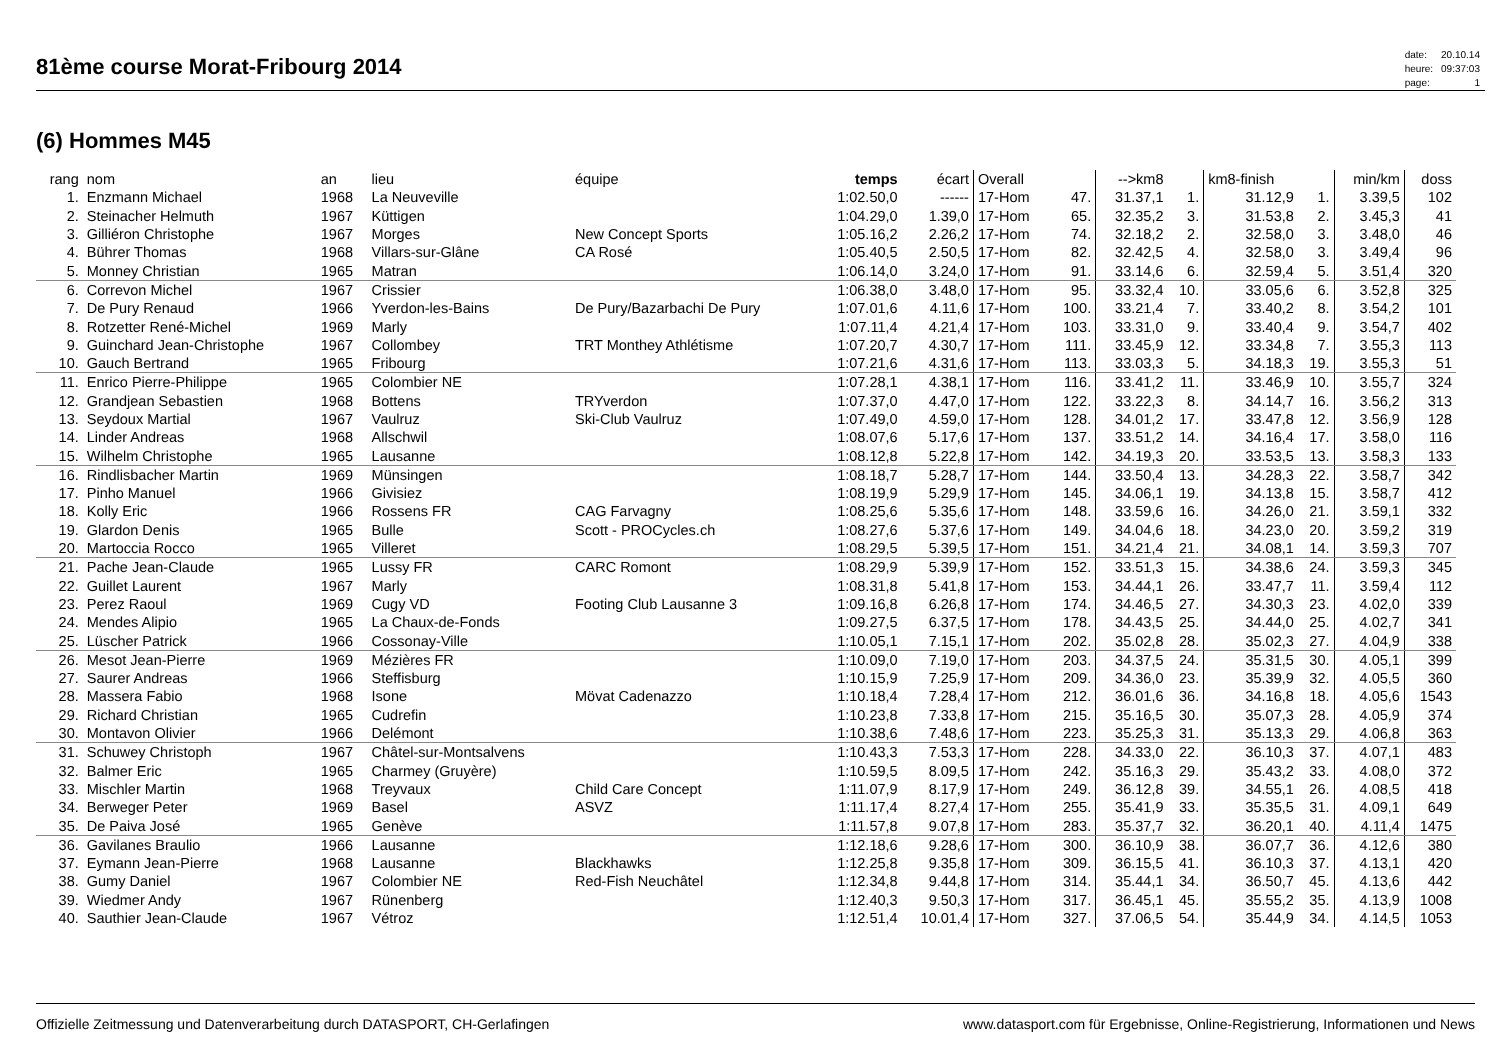81ème course Morat-Fribourg 2014
| date: | 20.10.14 |
| heure: | 09:37:03 |
| page: | 1 |
(6) Hommes M45
| rang | nom | an | lieu | équipe | temps | écart | Overall | | -->km8 | | km8-finish | | min/km | doss |
| --- | --- | --- | --- | --- | --- | --- | --- | --- | --- | --- | --- | --- | --- | --- |
| 1. | Enzmann Michael | 1968 | La Neuveville | | 1:02.50,0 | ------ | 17-Hom | 47. | 31.37,1 | 1. | 31.12,9 | 1. | 3.39,5 | 102 |
| 2. | Steinacher Helmuth | 1967 | Küttigen | | 1:04.29,0 | 1.39,0 | 17-Hom | 65. | 32.35,2 | 3. | 31.53,8 | 2. | 3.45,3 | 41 |
| 3. | Gilliéron Christophe | 1967 | Morges | New Concept Sports | 1:05.16,2 | 2.26,2 | 17-Hom | 74. | 32.18,2 | 2. | 32.58,0 | 3. | 3.48,0 | 46 |
| 4. | Bührer Thomas | 1968 | Villars-sur-Glâne | CA Rosé | 1:05.40,5 | 2.50,5 | 17-Hom | 82. | 32.42,5 | 4. | 32.58,0 | 3. | 3.49,4 | 96 |
| 5. | Monney Christian | 1965 | Matran | | 1:06.14,0 | 3.24,0 | 17-Hom | 91. | 33.14,6 | 6. | 32.59,4 | 5. | 3.51,4 | 320 |
| 6. | Correvon Michel | 1967 | Crissier | | 1:06.38,0 | 3.48,0 | 17-Hom | 95. | 33.32,4 | 10. | 33.05,6 | 6. | 3.52,8 | 325 |
| 7. | De Pury Renaud | 1966 | Yverdon-les-Bains | De Pury/Bazarbachi De Pury | 1:07.01,6 | 4.11,6 | 17-Hom | 100. | 33.21,4 | 7. | 33.40,2 | 8. | 3.54,2 | 101 |
| 8. | Rotzetter René-Michel | 1969 | Marly | | 1:07.11,4 | 4.21,4 | 17-Hom | 103. | 33.31,0 | 9. | 33.40,4 | 9. | 3.54,7 | 402 |
| 9. | Guinchard Jean-Christophe | 1967 | Collombey | TRT Monthey Athlétisme | 1:07.20,7 | 4.30,7 | 17-Hom | 111. | 33.45,9 | 12. | 33.34,8 | 7. | 3.55,3 | 113 |
| 10. | Gauch Bertrand | 1965 | Fribourg | | 1:07.21,6 | 4.31,6 | 17-Hom | 113. | 33.03,3 | 5. | 34.18,3 | 19. | 3.55,3 | 51 |
| 11. | Enrico Pierre-Philippe | 1965 | Colombier NE | | 1:07.28,1 | 4.38,1 | 17-Hom | 116. | 33.41,2 | 11. | 33.46,9 | 10. | 3.55,7 | 324 |
| 12. | Grandjean Sebastien | 1968 | Bottens | TRYverdon | 1:07.37,0 | 4.47,0 | 17-Hom | 122. | 33.22,3 | 8. | 34.14,7 | 16. | 3.56,2 | 313 |
| 13. | Seydoux Martial | 1967 | Vaulruz | Ski-Club Vaulruz | 1:07.49,0 | 4.59,0 | 17-Hom | 128. | 34.01,2 | 17. | 33.47,8 | 12. | 3.56,9 | 128 |
| 14. | Linder Andreas | 1968 | Allschwil | | 1:08.07,6 | 5.17,6 | 17-Hom | 137. | 33.51,2 | 14. | 34.16,4 | 17. | 3.58,0 | 116 |
| 15. | Wilhelm Christophe | 1965 | Lausanne | | 1:08.12,8 | 5.22,8 | 17-Hom | 142. | 34.19,3 | 20. | 33.53,5 | 13. | 3.58,3 | 133 |
| 16. | Rindlisbacher Martin | 1969 | Münsingen | | 1:08.18,7 | 5.28,7 | 17-Hom | 144. | 33.50,4 | 13. | 34.28,3 | 22. | 3.58,7 | 342 |
| 17. | Pinho Manuel | 1966 | Givisiez | | 1:08.19,9 | 5.29,9 | 17-Hom | 145. | 34.06,1 | 19. | 34.13,8 | 15. | 3.58,7 | 412 |
| 18. | Kolly Eric | 1966 | Rossens FR | CAG Farvagny | 1:08.25,6 | 5.35,6 | 17-Hom | 148. | 33.59,6 | 16. | 34.26,0 | 21. | 3.59,1 | 332 |
| 19. | Glardon Denis | 1965 | Bulle | Scott - PROCycles.ch | 1:08.27,6 | 5.37,6 | 17-Hom | 149. | 34.04,6 | 18. | 34.23,0 | 20. | 3.59,2 | 319 |
| 20. | Martoccia Rocco | 1965 | Villeret | | 1:08.29,5 | 5.39,5 | 17-Hom | 151. | 34.21,4 | 21. | 34.08,1 | 14. | 3.59,3 | 707 |
| 21. | Pache Jean-Claude | 1965 | Lussy FR | CARC Romont | 1:08.29,9 | 5.39,9 | 17-Hom | 152. | 33.51,3 | 15. | 34.38,6 | 24. | 3.59,3 | 345 |
| 22. | Guillet Laurent | 1967 | Marly | | 1:08.31,8 | 5.41,8 | 17-Hom | 153. | 34.44,1 | 26. | 33.47,7 | 11. | 3.59,4 | 112 |
| 23. | Perez Raoul | 1969 | Cugy VD | Footing Club Lausanne 3 | 1:09.16,8 | 6.26,8 | 17-Hom | 174. | 34.46,5 | 27. | 34.30,3 | 23. | 4.02,0 | 339 |
| 24. | Mendes Alipio | 1965 | La Chaux-de-Fonds | | 1:09.27,5 | 6.37,5 | 17-Hom | 178. | 34.43,5 | 25. | 34.44,0 | 25. | 4.02,7 | 341 |
| 25. | Lüscher Patrick | 1966 | Cossonay-Ville | | 1:10.05,1 | 7.15,1 | 17-Hom | 202. | 35.02,8 | 28. | 35.02,3 | 27. | 4.04,9 | 338 |
| 26. | Mesot Jean-Pierre | 1969 | Mézières FR | | 1:10.09,0 | 7.19,0 | 17-Hom | 203. | 34.37,5 | 24. | 35.31,5 | 30. | 4.05,1 | 399 |
| 27. | Saurer Andreas | 1966 | Steffisburg | | 1:10.15,9 | 7.25,9 | 17-Hom | 209. | 34.36,0 | 23. | 35.39,9 | 32. | 4.05,5 | 360 |
| 28. | Massera Fabio | 1968 | Isone | Mövat Cadenazzo | 1:10.18,4 | 7.28,4 | 17-Hom | 212. | 36.01,6 | 36. | 34.16,8 | 18. | 4.05,6 | 1543 |
| 29. | Richard Christian | 1965 | Cudrefin | | 1:10.23,8 | 7.33,8 | 17-Hom | 215. | 35.16,5 | 30. | 35.07,3 | 28. | 4.05,9 | 374 |
| 30. | Montavon Olivier | 1966 | Delémont | | 1:10.38,6 | 7.48,6 | 17-Hom | 223. | 35.25,3 | 31. | 35.13,3 | 29. | 4.06,8 | 363 |
| 31. | Schuwey Christoph | 1967 | Châtel-sur-Montsalvens | | 1:10.43,3 | 7.53,3 | 17-Hom | 228. | 34.33,0 | 22. | 36.10,3 | 37. | 4.07,1 | 483 |
| 32. | Balmer Eric | 1965 | Charmey (Gruyère) | | 1:10.59,5 | 8.09,5 | 17-Hom | 242. | 35.16,3 | 29. | 35.43,2 | 33. | 4.08,0 | 372 |
| 33. | Mischler Martin | 1968 | Treyvaux | Child Care Concept | 1:11.07,9 | 8.17,9 | 17-Hom | 249. | 36.12,8 | 39. | 34.55,1 | 26. | 4.08,5 | 418 |
| 34. | Berweger Peter | 1969 | Basel | ASVZ | 1:11.17,4 | 8.27,4 | 17-Hom | 255. | 35.41,9 | 33. | 35.35,5 | 31. | 4.09,1 | 649 |
| 35. | De Paiva José | 1965 | Genève | | 1:11.57,8 | 9.07,8 | 17-Hom | 283. | 35.37,7 | 32. | 36.20,1 | 40. | 4.11,4 | 1475 |
| 36. | Gavilanes Braulio | 1966 | Lausanne | | 1:12.18,6 | 9.28,6 | 17-Hom | 300. | 36.10,9 | 38. | 36.07,7 | 36. | 4.12,6 | 380 |
| 37. | Eymann Jean-Pierre | 1968 | Lausanne | Blackhawks | 1:12.25,8 | 9.35,8 | 17-Hom | 309. | 36.15,5 | 41. | 36.10,3 | 37. | 4.13,1 | 420 |
| 38. | Gumy Daniel | 1967 | Colombier NE | Red-Fish Neuchâtel | 1:12.34,8 | 9.44,8 | 17-Hom | 314. | 35.44,1 | 34. | 36.50,7 | 45. | 4.13,6 | 442 |
| 39. | Wiedmer Andy | 1967 | Rünenberg | | 1:12.40,3 | 9.50,3 | 17-Hom | 317. | 36.45,1 | 45. | 35.55,2 | 35. | 4.13,9 | 1008 |
| 40. | Sauthier Jean-Claude | 1967 | Vétroz | | 1:12.51,4 | 10.01,4 | 17-Hom | 327. | 37.06,5 | 54. | 35.44,9 | 34. | 4.14,5 | 1053 |
Offizielle Zeitmessung und Datenverarbeitung durch DATASPORT, CH-Gerlafingen www.datasport.com für Ergebnisse, Online-Registrierung, Informationen und News